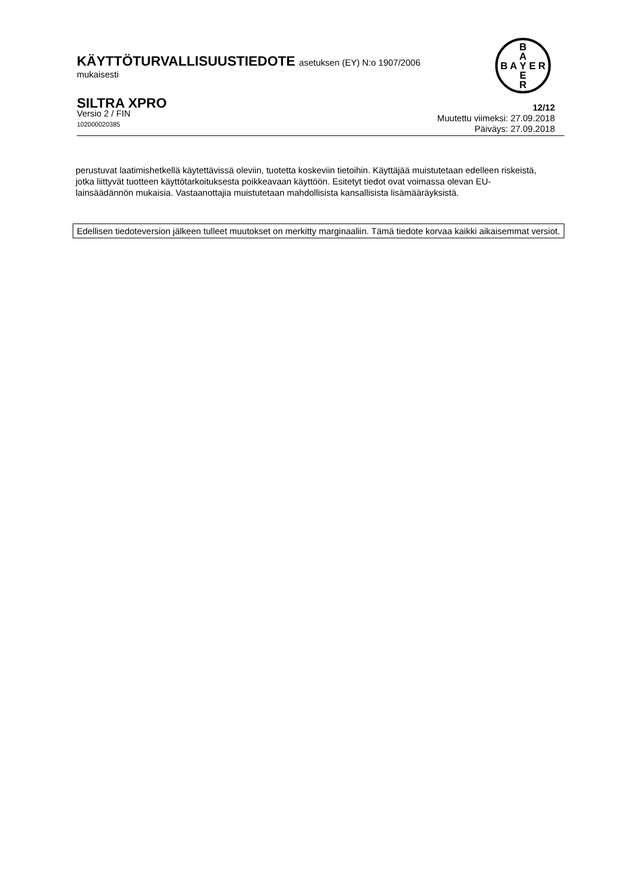KÄYTTÖTURVALLISUUSTIEDOTE asetuksen (EY) N:o 1907/2006
mukaisesti
B
A
B
A
Y
E
R
E
R
SILTRA XPRO
Versio 2 / FIN
102000020385
12/12
Muutettu viimeksi: 27.09.2018
Päiväys: 27.09.2018
perustuvat laatimishetkellä käytettävissä oleviin, tuotetta koskeviin tietoihin. Käyttäjää muistutetaan edelleen riskeistä, jotka liittyvät tuotteen käyttötarkoituksesta poikkeavaan käyttöön. Esitetyt tiedot ovat voimassa olevan EU-lainsäädännön mukaisia. Vastaanottajia muistutetaan mahdollisista kansallisista lisämääräyksistä.
Edellisen tiedoteversion jälkeen tulleet muutokset on merkitty marginaaliin. Tämä tiedote korvaa kaikki aikaisemmat versiot.